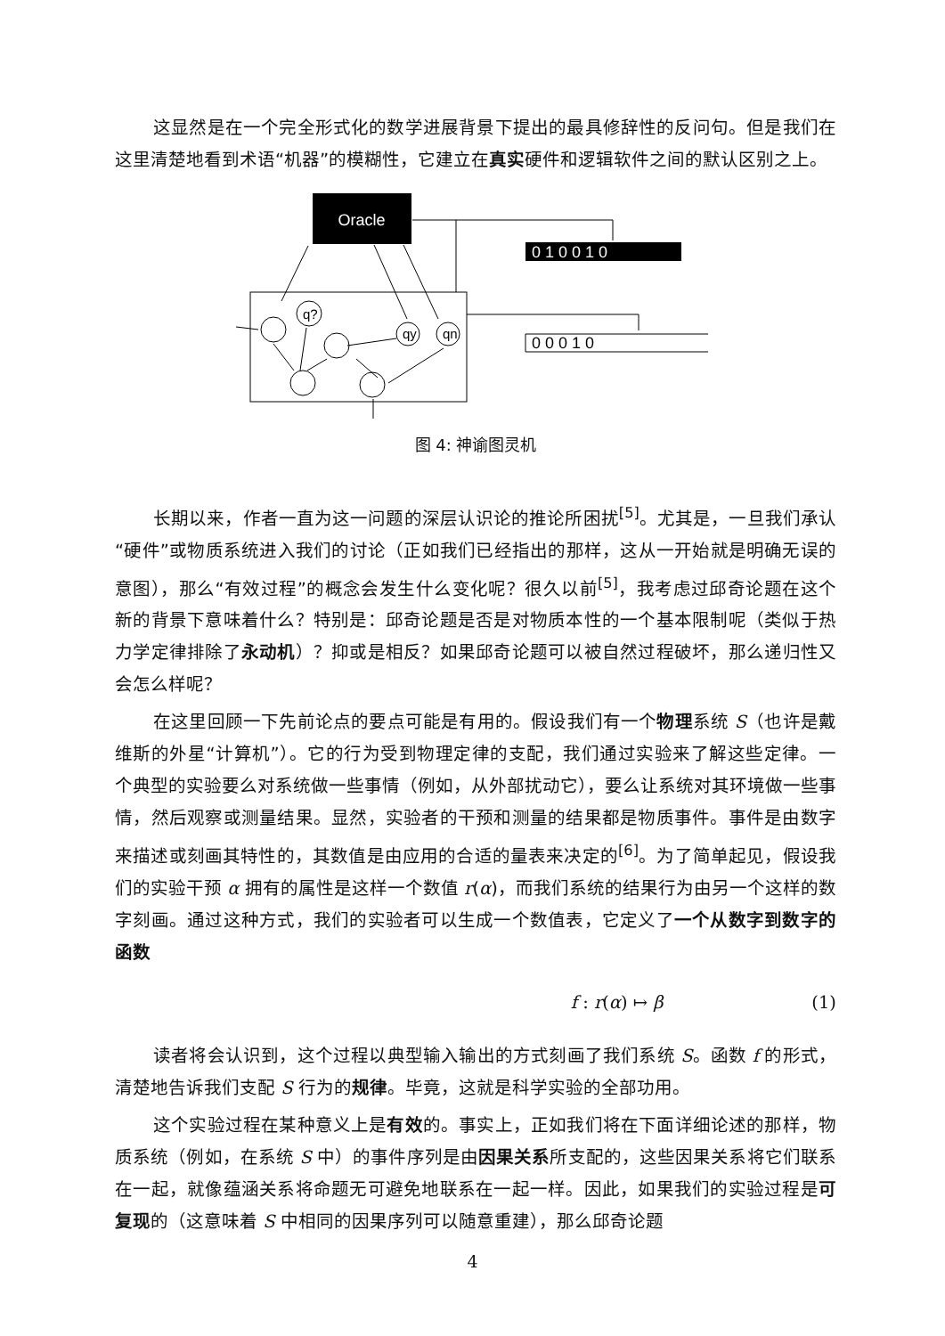这显然是在一个完全形式化的数学进展背景下提出的最具修辞性的反问句。但是我们在这里清楚地看到术语“机器”的模糊性，它建立在真实硬件和逻辑软件之间的默认区别之上。
Oracle
0 1 0 0 1 0
0 0 0 1 0
q?
qy
qn
图 4: 神谕图灵机
长期以来，作者一直为这一问题的深层认识论的推论所困扰<sup>[5]</sup>。尤其是，一旦我们承认“硬件”或物质系统进入我们的讨论（正如我们已经指出的那样，这从一开始就是明确无误的意图），那么“有效过程”的概念会发生什么变化呢？很久以前<sup>[5]</sup>，我考虑过邱奇论题在这个新的背景下意味着什么？特别是：邱奇论题是否是对物质本性的一个基本限制呢（类似于热力学定律排除了永动机）？抑或是相反？如果邱奇论题可以被自然过程破坏，那么递归性又会怎么样呢？
在这里回顾一下先前论点的要点可能是有用的。假设我们有一个物理系统 S（也许是戴维斯的外星“计算机”）。它的行为受到物理定律的支配，我们通过实验来了解这些定律。一个典型的实验要么对系统做一些事情（例如，从外部扰动它），要么让系统对其环境做一些事情，然后观察或测量结果。显然，实验者的干预和测量的结果都是物质事件。事件是由数字来描述或刻画其特性的，其数值是由应用的合适的量表来决定的<sup>[6]</sup>。为了简单起见，假设我们的实验干预 α 拥有的属性是这样一个数值 r(α)，而我们系统的结果行为由另一个这样的数字刻画。通过这种方式，我们的实验者可以生成一个数值表，它定义了一个从数字到数字的函数
f : r(α) ↦ β (1)
读者将会认识到，这个过程以典型输入输出的方式刻画了我们系统 S。函数 f 的形式，清楚地告诉我们支配 S 行为的规律。毕竟，这就是科学实验的全部功用。
这个实验过程在某种意义上是有效的。事实上，正如我们将在下面详细论述的那样，物质系统（例如，在系统 S 中）的事件序列是由因果关系所支配的，这些因果关系将它们联系在一起，就像蕴涵关系将命题无可避免地联系在一起一样。因此，如果我们的实验过程是可复现的（这意味着 S 中相同的因果序列可以随意重建），那么邱奇论题
4